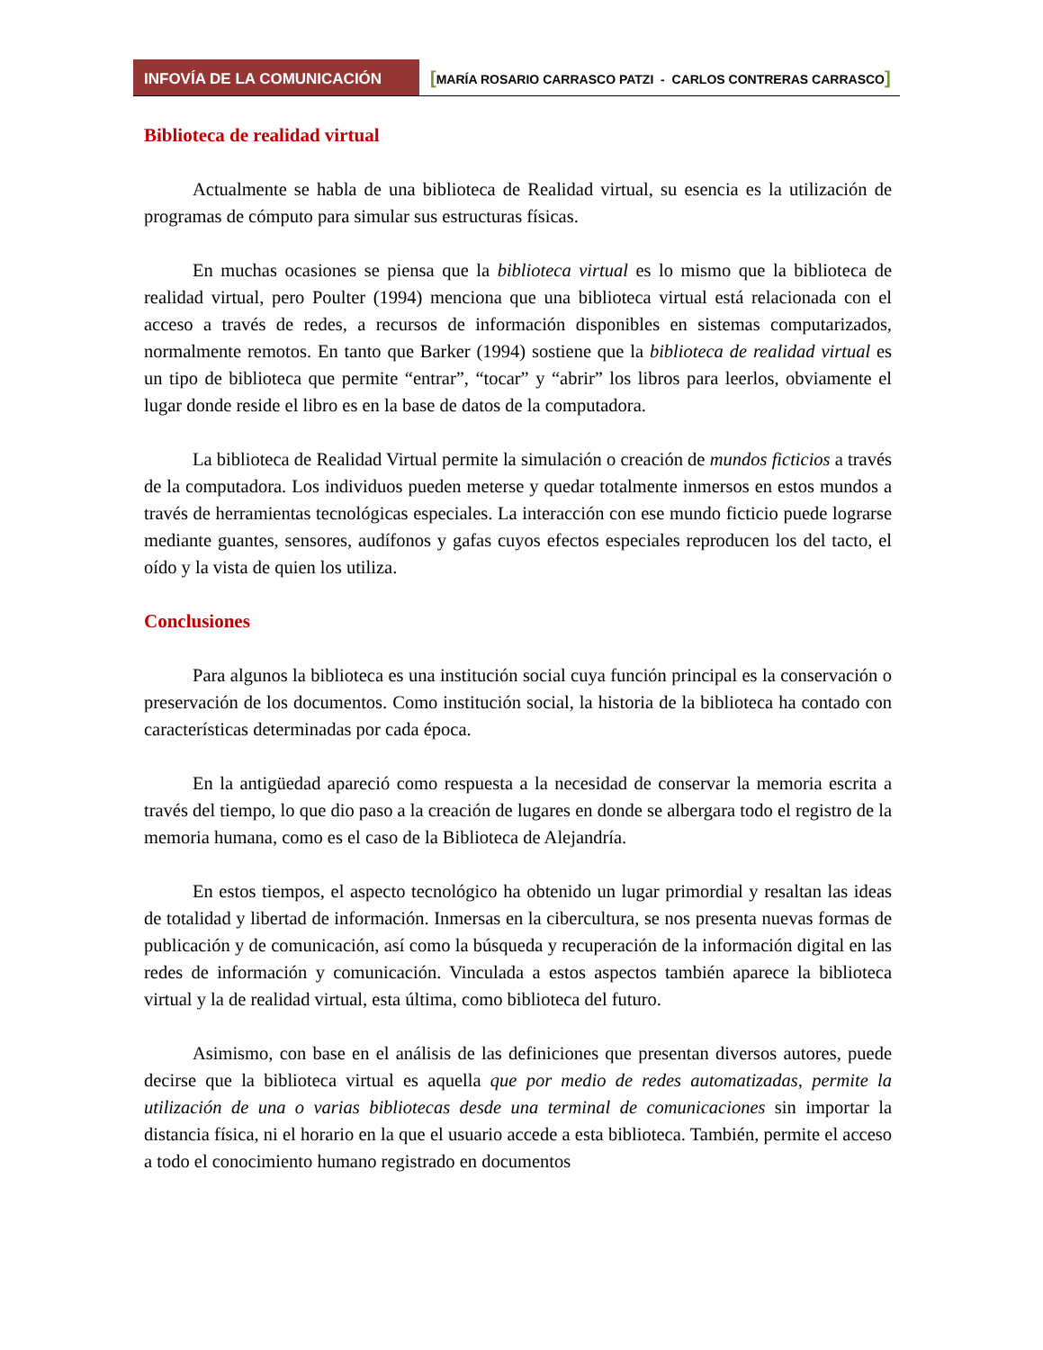INFOVÍA DE LA COMUNICACIÓN
[MARÍA ROSARIO CARRASCO PATZI - CARLOS CONTRERAS CARRASCO]
Biblioteca de realidad virtual
Actualmente se habla de una biblioteca de Realidad virtual, su esencia es la utilización de programas de cómputo para simular sus estructuras físicas.
En muchas ocasiones se piensa que la biblioteca virtual es lo mismo que la biblioteca de realidad virtual, pero Poulter (1994) menciona que una biblioteca virtual está relacionada con el acceso a través de redes, a recursos de información disponibles en sistemas computarizados, normalmente remotos. En tanto que Barker (1994) sostiene que la biblioteca de realidad virtual es un tipo de biblioteca que permite “entrar”, “tocar” y “abrir” los libros para leerlos, obviamente el lugar donde reside el libro es en la base de datos de la computadora.
La biblioteca de Realidad Virtual permite la simulación o creación de mundos ficticios a través de la computadora. Los individuos pueden meterse y quedar totalmente inmersos en estos mundos a través de herramientas tecnológicas especiales. La interacción con ese mundo ficticio puede lograrse mediante guantes, sensores, audífonos y gafas cuyos efectos especiales reproducen los del tacto, el oído y la vista de quien los utiliza.
Conclusiones
Para algunos la biblioteca es una institución social cuya función principal es la conservación o preservación de los documentos. Como institución social, la historia de la biblioteca ha contado con características determinadas por cada época.
En la antigüedad apareció como respuesta a la necesidad de conservar la memoria escrita a través del tiempo, lo que dio paso a la creación de lugares en donde se albergara todo el registro de la memoria humana, como es el caso de la Biblioteca de Alejandría.
En estos tiempos, el aspecto tecnológico ha obtenido un lugar primordial y resaltan las ideas de totalidad y libertad de información. Inmersas en la cibercultura, se nos presenta nuevas formas de publicación y de comunicación, así como la búsqueda y recuperación de la información digital en las redes de información y comunicación. Vinculada a estos aspectos también aparece la biblioteca virtual y la de realidad virtual, esta última, como biblioteca del futuro.
Asimismo, con base en el análisis de las definiciones que presentan diversos autores, puede decirse que la biblioteca virtual es aquella que por medio de redes automatizadas, permite la utilización de una o varias bibliotecas desde una terminal de comunicaciones sin importar la distancia física, ni el horario en la que el usuario accede a esta biblioteca. También, permite el acceso a todo el conocimiento humano registrado en documentos